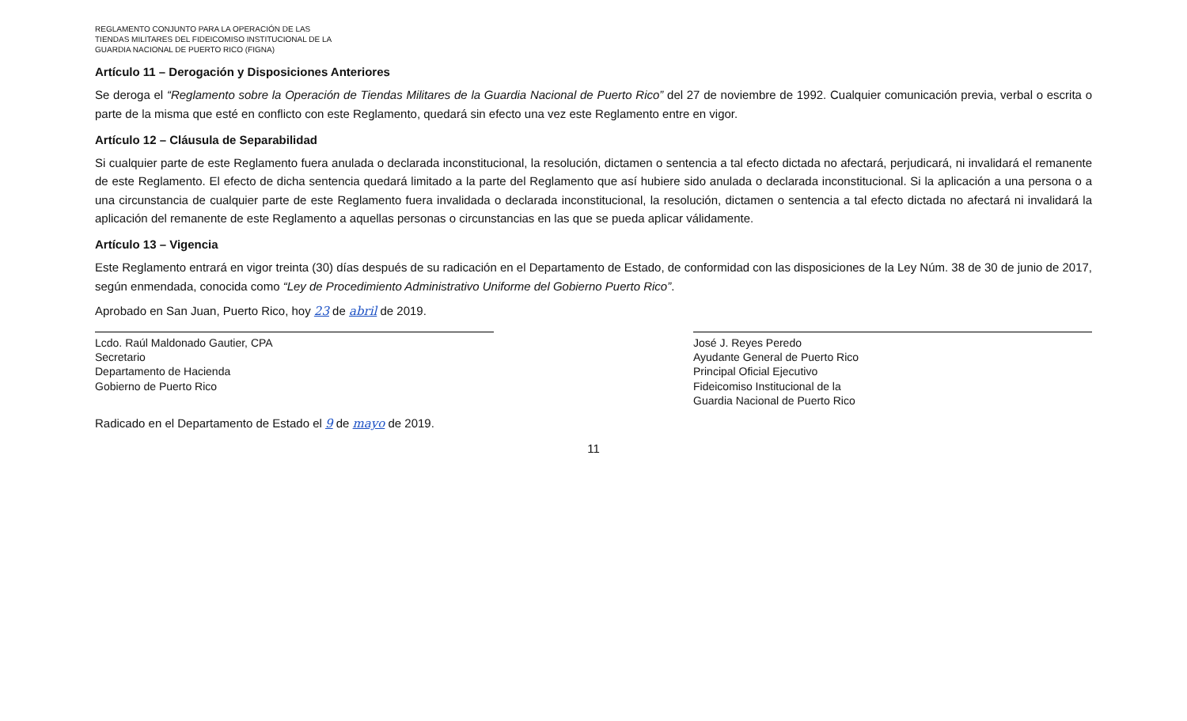REGLAMENTO CONJUNTO PARA LA OPERACIÓN DE LAS
TIENDAS MILITARES DEL FIDEICOMISO INSTITUCIONAL DE LA
GUARDIA NACIONAL DE PUERTO RICO (FIGNA)
Artículo 11 – Derogación y Disposiciones Anteriores
Se deroga el “Reglamento sobre la Operación de Tiendas Militares de la Guardia Nacional de Puerto Rico” del 27 de noviembre de 1992. Cualquier comunicación previa, verbal o escrita o parte de la misma que esté en conflicto con este Reglamento, quedará sin efecto una vez este Reglamento entre en vigor.
Artículo 12 – Cláusula de Separabilidad
Si cualquier parte de este Reglamento fuera anulada o declarada inconstitucional, la resolución, dictamen o sentencia a tal efecto dictada no afectará, perjudicará, ni invalidará el remanente de este Reglamento. El efecto de dicha sentencia quedará limitado a la parte del Reglamento que así hubiere sido anulada o declarada inconstitucional. Si la aplicación a una persona o a una circunstancia de cualquier parte de este Reglamento fuera invalidada o declarada inconstitucional, la resolución, dictamen o sentencia a tal efecto dictada no afectará ni invalidará la aplicación del remanente de este Reglamento a aquellas personas o circunstancias en las que se pueda aplicar válidamente.
Artículo 13 – Vigencia
Este Reglamento entrará en vigor treinta (30) días después de su radicación en el Departamento de Estado, de conformidad con las disposiciones de la Ley Núm. 38 de 30 de junio de 2017, según enmendada, conocida como “Ley de Procedimiento Administrativo Uniforme del Gobierno Puerto Rico”.
Aprobado en San Juan, Puerto Rico, hoy 23 de abril de 2019.
Lcdo. Raúl Maldonado Gautier, CPA
Secretario
Departamento de Hacienda
Gobierno de Puerto Rico
José J. Reyes Peredo
Ayudante General de Puerto Rico
Principal Oficial Ejecutivo
Fideicomiso Institucional de la
Guardia Nacional de Puerto Rico
Radicado en el Departamento de Estado el 9 de mayo de 2019.
11